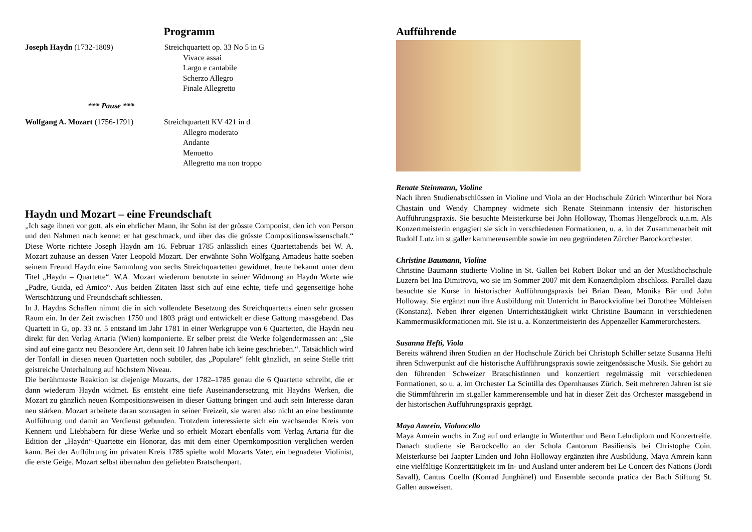Programm
Joseph Haydn (1732-1809) Streichquartett op. 33 No 5 in G
Vivace assai
Largo e cantabile
Scherzo Allegro
Finale Allegretto
*** Pause ***
Wolfgang A. Mozart (1756-1791)
Streichquartett KV 421 in d
Allegro moderato
Andante
Menuetto
Allegretto ma non troppo
Haydn und Mozart – eine Freundschaft
„Ich sage ihnen vor gott, als ein ehrlicher Mann, ihr Sohn ist der grösste Componist, den ich von Person und den Nahmen nach kenne: er hat geschmack, und über das die grösste Compositionswissenschaft.“ Diese Worte richtete Joseph Haydn am 16. Februar 1785 anlässlich eines Quartettabends bei W. A. Mozart zuhause an dessen Vater Leopold Mozart. Der erwähnte Sohn Wolfgang Amadeus hatte soeben seinem Freund Haydn eine Sammlung von sechs Streichquartetten gewidmet, heute bekannt unter dem Titel „Haydn – Quartette“. W.A. Mozart wiederum benutzte in seiner Widmung an Haydn Worte wie „Padre, Guida, ed Amico“. Aus beiden Zitaten lässt sich auf eine echte, tiefe und gegenseitige hohe Wertschätzung und Freundschaft schliessen.
In J. Haydns Schaffen nimmt die in sich vollendete Besetzung des Streichquartetts einen sehr grossen Raum ein. In der Zeit zwischen 1750 und 1803 prägt und entwickelt er diese Gattung massgebend. Das Quartett in G, op. 33 nr. 5 entstand im Jahr 1781 in einer Werkgruppe von 6 Quartetten, die Haydn neu direkt für den Verlag Artaria (Wien) komponierte. Er selber preist die Werke folgendermassen an: „Sie sind auf eine gantz neu Besondere Art, denn seit 10 Jahren habe ich keine geschrieben.“. Tatsächlich wird der Tonfall in diesen neuen Quartetten noch subtiler, das „Populare“ fehlt gänzlich, an seine Stelle tritt geistreiche Unterhaltung auf höchstem Niveau.
Die berühmteste Reaktion ist diejenige Mozarts, der 1782–1785 genau die 6 Quartette schreibt, die er dann wiederum Haydn widmet. Es entsteht eine tiefe Auseinandersetzung mit Haydns Werken, die Mozart zu gänzlich neuen Kompositionsweisen in dieser Gattung bringen und auch sein Interesse daran neu stärken. Mozart arbeitete daran sozusagen in seiner Freizeit, sie waren also nicht an eine bestimmte Aufführung und damit an Verdienst gebunden. Trotzdem interessierte sich ein wachsender Kreis von Kennern und Liebhabern für diese Werke und so erhielt Mozart ebenfalls vom Verlag Artaria für die Edition der „Haydn“-Quartette ein Honorar, das mit dem einer Opernkomposition verglichen werden kann. Bei der Aufführung im privaten Kreis 1785 spielte wohl Mozarts Vater, ein begnadeter Violinist, die erste Geige, Mozart selbst übernahm den geliebten Bratschenpart.
Aufführende
Renate Steinmann, Violine
Nach ihren Studienabschlüssen in Violine und Viola an der Hochschule Zürich Winterthur bei Nora Chastain und Wendy Champney widmete sich Renate Steinmann intensiv der historischen Aufführungspraxis. Sie besuchte Meisterkurse bei John Holloway, Thomas Hengelbrock u.a.m. Als Konzertmeisterin engagiert sie sich in verschiedenen Formationen, u. a. in der Zusammenarbeit mit Rudolf Lutz im st.galler kammerensemble sowie im neu gegründeten Zürcher Barockorchester.
Christine Baumann, Violine
Christine Baumann studierte Violine in St. Gallen bei Robert Bokor und an der Musikhochschule Luzern bei Ina Dimitrova, wo sie im Sommer 2007 mit dem Konzertdiplom abschloss. Parallel dazu besuchte sie Kurse in historischer Aufführungspraxis bei Brian Dean, Monika Bär und John Holloway. Sie ergänzt nun ihre Ausbildung mit Unterricht in Barockvioline bei Dorothee Mühleisen (Konstanz). Neben ihrer eigenen Unterrichtstätigkeit wirkt Christine Baumann in verschiedenen Kammermusikformationen mit. Sie ist u. a. Konzertmeisterin des Appenzeller Kammerorchesters.
Susanna Hefti, Viola
Bereits während ihren Studien an der Hochschule Zürich bei Christoph Schiller setzte Susanna Hefti ihren Schwerpunkt auf die historische Aufführungspraxis sowie zeitgenössische Musik. Sie gehört zu den führenden Schweizer Bratschistinnen und konzertiert regelmässig mit verschiedenen Formationen, so u. a. im Orchester La Scintilla des Opernhauses Zürich. Seit mehreren Jahren ist sie die Stimmführerin im st.galler kammerensemble und hat in dieser Zeit das Orchester massgebend in der historischen Aufführungspraxis geprägt.
Maya Amrein, Violoncello
Maya Amrein wuchs in Zug auf und erlangte in Winterthur und Bern Lehrdiplom und Konzertreife. Danach studierte sie Barockcello an der Schola Cantorum Basiliensis bei Christophe Coin. Meisterkurse bei Jaapter Linden und John Holloway ergänzten ihre Ausbildung. Maya Amrein kann eine vielfältige Konzerttätigkeit im In- und Ausland unter anderem bei Le Concert des Nations (Jordi Savall), Cantus Coelln (Konrad Junghänel) und Ensemble seconda pratica der Bach Stiftung St. Gallen ausweisen.